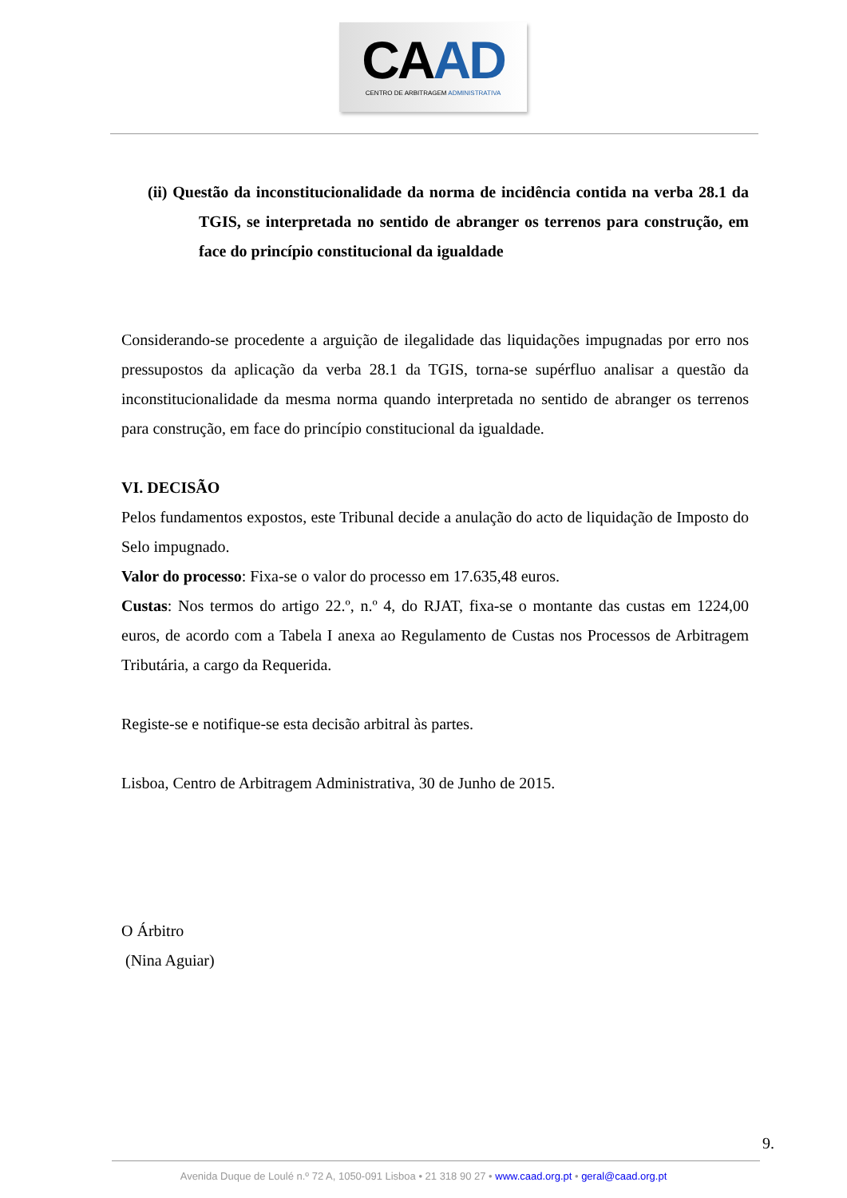CA AD
CENTRO DE ARBITRAGEM ADMINISTRATIVA
(ii) Questão da inconstitucionalidade da norma de incidência contida na verba 28.1 da TGIS, se interpretada no sentido de abranger os terrenos para construção, em face do princípio constitucional da igualdade
Considerando-se procedente a arguição de ilegalidade das liquidações impugnadas por erro nos pressupostos da aplicação da verba 28.1 da TGIS, torna-se supérfluo analisar a questão da inconstitucionalidade da mesma norma quando interpretada no sentido de abranger os terrenos para construção, em face do princípio constitucional da igualdade.
VI. DECISÃO
Pelos fundamentos expostos, este Tribunal decide a anulação do acto de liquidação de Imposto do Selo impugnado.
Valor do processo: Fixa-se o valor do processo em 17.635,48 euros.
Custas: Nos termos do artigo 22.º, n.º 4, do RJAT, fixa-se o montante das custas em 1224,00 euros, de acordo com a Tabela I anexa ao Regulamento de Custas nos Processos de Arbitragem Tributária, a cargo da Requerida.
Registe-se e notifique-se esta decisão arbitral às partes.
Lisboa, Centro de Arbitragem Administrativa, 30 de Junho de 2015.
O Árbitro
(Nina Aguiar)
9.
Avenida Duque de Loulé n.º 72 A, 1050-091 Lisboa • 21 318 90 27 • www.caad.org.pt • geral@caad.org.pt